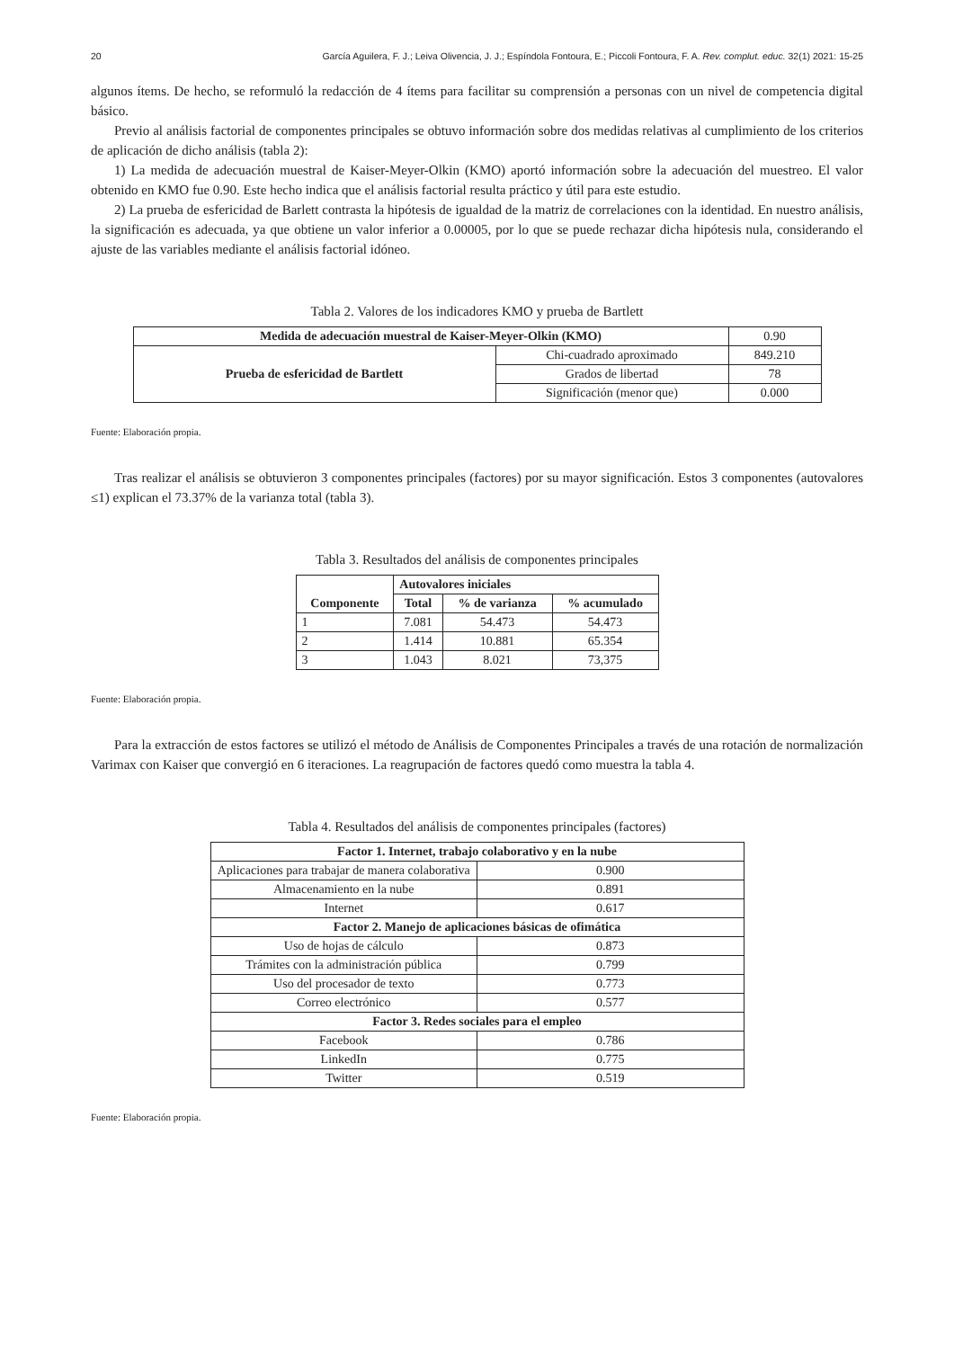20 García Aguilera, F. J.; Leiva Olivencia, J. J.; Espíndola Fontoura, E.; Piccoli Fontoura, F. A. Rev. complut. educ. 32(1) 2021: 15-25
algunos ítems. De hecho, se reformuló la redacción de 4 ítems para facilitar su comprensión a personas con un nivel de competencia digital básico.
Previo al análisis factorial de componentes principales se obtuvo información sobre dos medidas relativas al cumplimiento de los criterios de aplicación de dicho análisis (tabla 2):
1) La medida de adecuación muestral de Kaiser-Meyer-Olkin (KMO) aportó información sobre la adecuación del muestreo. El valor obtenido en KMO fue 0.90. Este hecho indica que el análisis factorial resulta práctico y útil para este estudio.
2) La prueba de esfericidad de Barlett contrasta la hipótesis de igualdad de la matriz de correlaciones con la identidad. En nuestro análisis, la significación es adecuada, ya que obtiene un valor inferior a 0.00005, por lo que se puede rechazar dicha hipótesis nula, considerando el ajuste de las variables mediante el análisis factorial idóneo.
Tabla 2. Valores de los indicadores KMO y prueba de Bartlett
| Medida de adecuación muestral de Kaiser-Meyer-Olkin (KMO) | | 0.90 |
| Prueba de esfericidad de Bartlett | Chi-cuadrado aproximado | 849.210 |
| | Grados de libertad | 78 |
| | Significación (menor que) | 0.000 |
Fuente: Elaboración propia.
Tras realizar el análisis se obtuvieron 3 componentes principales (factores) por su mayor significación. Estos 3 componentes (autovalores ≤1) explican el 73.37% de la varianza total (tabla 3).
Tabla 3. Resultados del análisis de componentes principales
| Componente | Autovalores iniciales | | |
| --- | --- | --- | --- |
| | Total | % de varianza | % acumulado |
| 1 | 7.081 | 54.473 | 54.473 |
| 2 | 1.414 | 10.881 | 65.354 |
| 3 | 1.043 | 8.021 | 73,375 |
Fuente: Elaboración propia.
Para la extracción de estos factores se utilizó el método de Análisis de Componentes Principales a través de una rotación de normalización Varimax con Kaiser que convergió en 6 iteraciones. La reagrupación de factores quedó como muestra la tabla 4.
Tabla 4. Resultados del análisis de componentes principales (factores)
| Factor 1. Internet, trabajo colaborativo y en la nube | |
| --- | --- |
| Aplicaciones para trabajar de manera colaborativa | 0.900 |
| Almacenamiento en la nube | 0.891 |
| Internet | 0.617 |
| Factor 2. Manejo de aplicaciones básicas de ofimática | |
| Uso de hojas de cálculo | 0.873 |
| Trámites con la administración pública | 0.799 |
| Uso del procesador de texto | 0.773 |
| Correo electrónico | 0.577 |
| Factor 3. Redes sociales para el empleo | |
| Facebook | 0.786 |
| LinkedIn | 0.775 |
| Twitter | 0.519 |
Fuente: Elaboración propia.